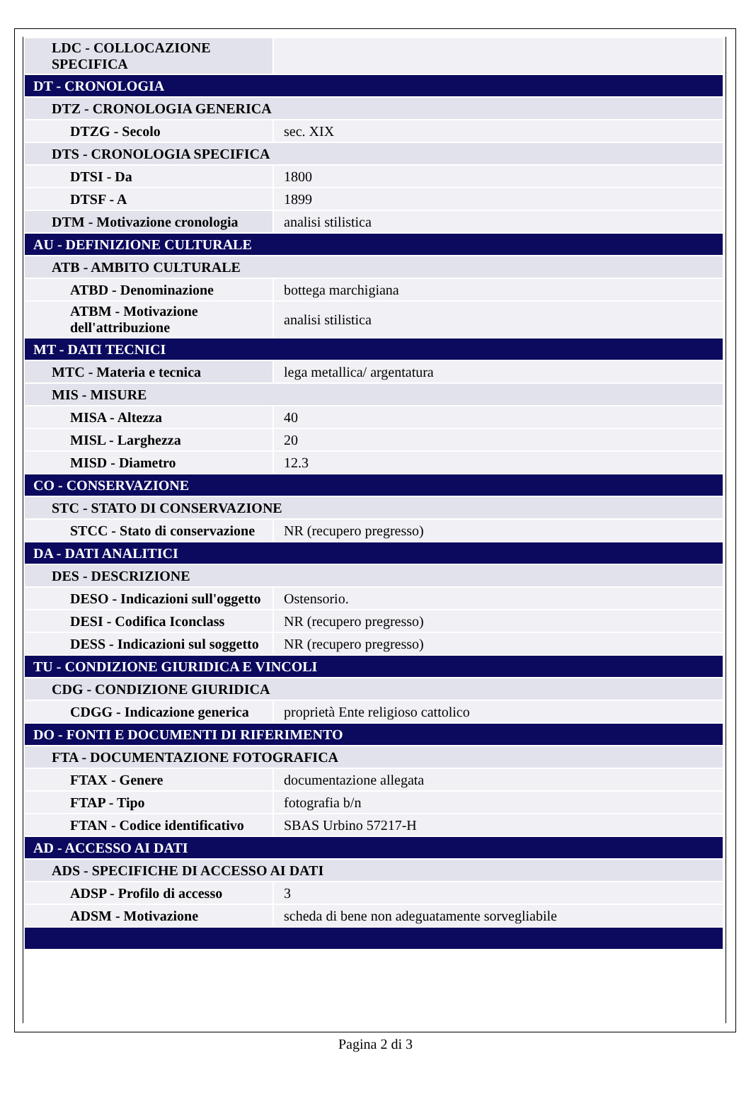| LDC - COLLOCAZIONE SPECIFICA | |
| DT - CRONOLOGIA | |
| DTZ - CRONOLOGIA GENERICA | |
| DTZG - Secolo | sec. XIX |
| DTS - CRONOLOGIA SPECIFICA | |
| DTSI - Da | 1800 |
| DTSF - A | 1899 |
| DTM - Motivazione cronologia | analisi stilistica |
| AU - DEFINIZIONE CULTURALE | |
| ATB - AMBITO CULTURALE | |
| ATBD - Denominazione | bottega marchigiana |
| ATBM - Motivazione dell'attribuzione | analisi stilistica |
| MT - DATI TECNICI | |
| MTC - Materia e tecnica | lega metallica/ argentatura |
| MIS - MISURE | |
| MISA - Altezza | 40 |
| MISL - Larghezza | 20 |
| MISD - Diametro | 12.3 |
| CO - CONSERVAZIONE | |
| STC - STATO DI CONSERVAZIONE | |
| STCC - Stato di conservazione | NR (recupero pregresso) |
| DA - DATI ANALITICI | |
| DES - DESCRIZIONE | |
| DESO - Indicazioni sull'oggetto | Ostensorio. |
| DESI - Codifica Iconclass | NR (recupero pregresso) |
| DESS - Indicazioni sul soggetto | NR (recupero pregresso) |
| TU - CONDIZIONE GIURIDICA E VINCOLI | |
| CDG - CONDIZIONE GIURIDICA | |
| CDGG - Indicazione generica | proprietà Ente religioso cattolico |
| DO - FONTI E DOCUMENTI DI RIFERIMENTO | |
| FTA - DOCUMENTAZIONE FOTOGRAFICA | |
| FTAX - Genere | documentazione allegata |
| FTAP - Tipo | fotografia b/n |
| FTAN - Codice identificativo | SBAS Urbino 57217-H |
| AD - ACCESSO AI DATI | |
| ADS - SPECIFICHE DI ACCESSO AI DATI | |
| ADSP - Profilo di accesso | 3 |
| ADSM - Motivazione | scheda di bene non adeguatamente sorvegliabile |
Pagina 2 di 3